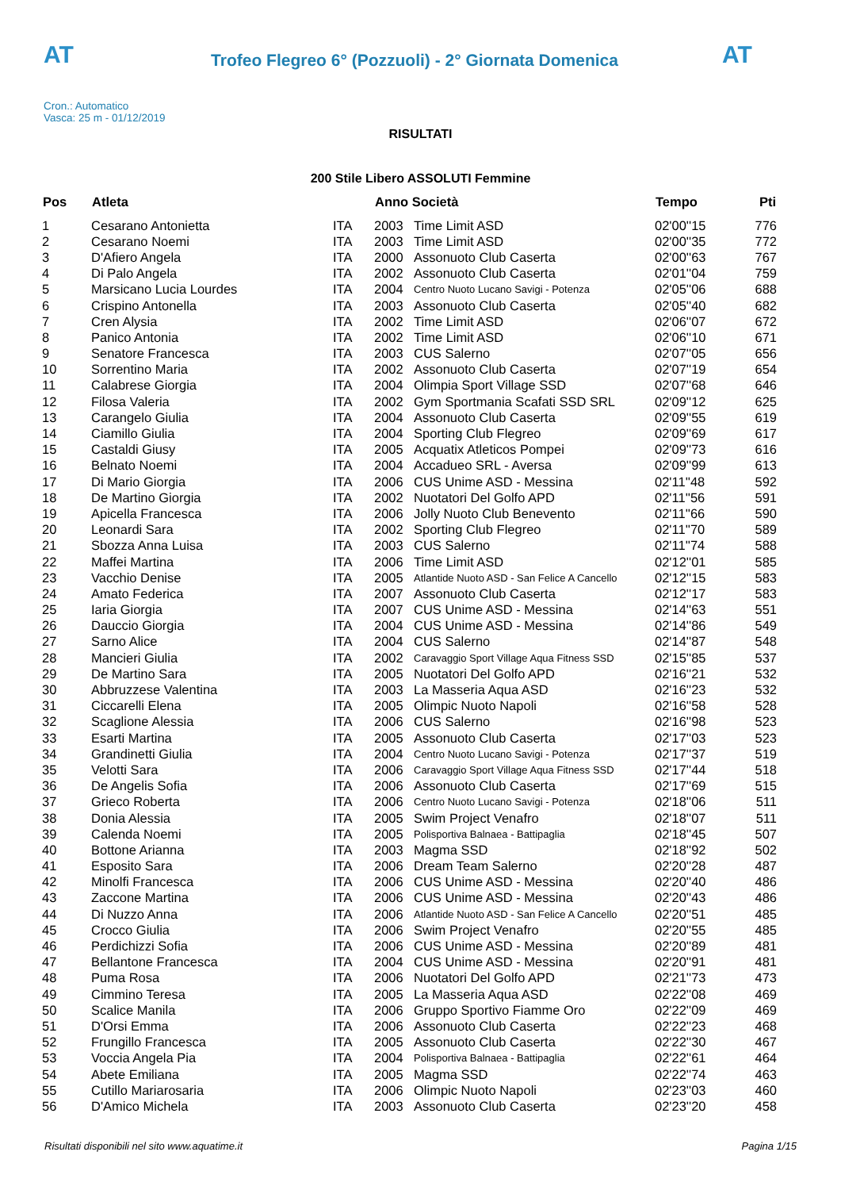AT
Trofeo Flegreo 6° (Pozzuoli) - 2° Giornata Domenica
AT
Cron.: Automatico
Vasca: 25 m - 01/12/2019
RISULTATI
200 Stile Libero ASSOLUTI Femmine
| Pos | Atleta | | Anno Società | | Tempo | Pti |
| --- | --- | --- | --- | --- | --- | --- |
| 1 | Cesarano Antonietta | ITA | 2003 | Time Limit ASD | 02'00''15 | 776 |
| 2 | Cesarano Noemi | ITA | 2003 | Time Limit ASD | 02'00''35 | 772 |
| 3 | D'Afiero Angela | ITA | 2000 | Assonuoto Club Caserta | 02'00''63 | 767 |
| 4 | Di Palo Angela | ITA | 2002 | Assonuoto Club Caserta | 02'01''04 | 759 |
| 5 | Marsicano Lucia Lourdes | ITA | 2004 | Centro Nuoto Lucano Savigi - Potenza | 02'05''06 | 688 |
| 6 | Crispino Antonella | ITA | 2003 | Assonuoto Club Caserta | 02'05''40 | 682 |
| 7 | Cren Alysia | ITA | 2002 | Time Limit ASD | 02'06''07 | 672 |
| 8 | Panico Antonia | ITA | 2002 | Time Limit ASD | 02'06''10 | 671 |
| 9 | Senatore Francesca | ITA | 2003 | CUS Salerno | 02'07''05 | 656 |
| 10 | Sorrentino Maria | ITA | 2002 | Assonuoto Club Caserta | 02'07''19 | 654 |
| 11 | Calabrese Giorgia | ITA | 2004 | Olimpia Sport Village SSD | 02'07''68 | 646 |
| 12 | Filosa Valeria | ITA | 2002 | Gym Sportmania Scafati SSD SRL | 02'09''12 | 625 |
| 13 | Carangelo Giulia | ITA | 2004 | Assonuoto Club Caserta | 02'09''55 | 619 |
| 14 | Ciamillo Giulia | ITA | 2004 | Sporting Club Flegreo | 02'09''69 | 617 |
| 15 | Castaldi Giusy | ITA | 2005 | Acquatix Atleticos Pompei | 02'09''73 | 616 |
| 16 | Belnato Noemi | ITA | 2004 | Accadueo SRL - Aversa | 02'09''99 | 613 |
| 17 | Di Mario Giorgia | ITA | 2006 | CUS Unime ASD - Messina | 02'11''48 | 592 |
| 18 | De Martino Giorgia | ITA | 2002 | Nuotatori Del Golfo APD | 02'11''56 | 591 |
| 19 | Apicella Francesca | ITA | 2006 | Jolly Nuoto Club Benevento | 02'11''66 | 590 |
| 20 | Leonardi Sara | ITA | 2002 | Sporting Club Flegreo | 02'11''70 | 589 |
| 21 | Sbozza Anna Luisa | ITA | 2003 | CUS Salerno | 02'11''74 | 588 |
| 22 | Maffei Martina | ITA | 2006 | Time Limit ASD | 02'12''01 | 585 |
| 23 | Vacchio Denise | ITA | 2005 | Atlantide Nuoto ASD - San Felice A Cancello | 02'12''15 | 583 |
| 24 | Amato Federica | ITA | 2007 | Assonuoto Club Caserta | 02'12''17 | 583 |
| 25 | Iaria Giorgia | ITA | 2007 | CUS Unime ASD - Messina | 02'14''63 | 551 |
| 26 | Dauccio Giorgia | ITA | 2004 | CUS Unime ASD - Messina | 02'14''86 | 549 |
| 27 | Sarno Alice | ITA | 2004 | CUS Salerno | 02'14''87 | 548 |
| 28 | Mancieri Giulia | ITA | 2002 | Caravaggio Sport Village Aqua Fitness SSD | 02'15''85 | 537 |
| 29 | De Martino Sara | ITA | 2005 | Nuotatori Del Golfo APD | 02'16''21 | 532 |
| 30 | Abbruzzese Valentina | ITA | 2003 | La Masseria Aqua ASD | 02'16''23 | 532 |
| 31 | Ciccarelli Elena | ITA | 2005 | Olimpic Nuoto Napoli | 02'16''58 | 528 |
| 32 | Scaglione Alessia | ITA | 2006 | CUS Salerno | 02'16''98 | 523 |
| 33 | Esarti Martina | ITA | 2005 | Assonuoto Club Caserta | 02'17''03 | 523 |
| 34 | Grandinetti Giulia | ITA | 2004 | Centro Nuoto Lucano Savigi - Potenza | 02'17''37 | 519 |
| 35 | Velotti Sara | ITA | 2006 | Caravaggio Sport Village Aqua Fitness SSD | 02'17''44 | 518 |
| 36 | De Angelis Sofia | ITA | 2006 | Assonuoto Club Caserta | 02'17''69 | 515 |
| 37 | Grieco Roberta | ITA | 2006 | Centro Nuoto Lucano Savigi - Potenza | 02'18''06 | 511 |
| 38 | Donia Alessia | ITA | 2005 | Swim Project Venafro | 02'18''07 | 511 |
| 39 | Calenda Noemi | ITA | 2005 | Polisportiva Balnaea - Battipaglia | 02'18''45 | 507 |
| 40 | Bottone Arianna | ITA | 2003 | Magma SSD | 02'18''92 | 502 |
| 41 | Esposito Sara | ITA | 2006 | Dream Team Salerno | 02'20''28 | 487 |
| 42 | Minolfi Francesca | ITA | 2006 | CUS Unime ASD - Messina | 02'20''40 | 486 |
| 43 | Zaccone Martina | ITA | 2006 | CUS Unime ASD - Messina | 02'20''43 | 486 |
| 44 | Di Nuzzo Anna | ITA | 2006 | Atlantide Nuoto ASD - San Felice A Cancello | 02'20''51 | 485 |
| 45 | Crocco Giulia | ITA | 2006 | Swim Project Venafro | 02'20''55 | 485 |
| 46 | Perdichizzi Sofia | ITA | 2006 | CUS Unime ASD - Messina | 02'20''89 | 481 |
| 47 | Bellantone Francesca | ITA | 2004 | CUS Unime ASD - Messina | 02'20''91 | 481 |
| 48 | Puma Rosa | ITA | 2006 | Nuotatori Del Golfo APD | 02'21''73 | 473 |
| 49 | Cimmino Teresa | ITA | 2005 | La Masseria Aqua ASD | 02'22''08 | 469 |
| 50 | Scalice Manila | ITA | 2006 | Gruppo Sportivo Fiamme Oro | 02'22''09 | 469 |
| 51 | D'Orsi Emma | ITA | 2006 | Assonuoto Club Caserta | 02'22''23 | 468 |
| 52 | Frungillo Francesca | ITA | 2005 | Assonuoto Club Caserta | 02'22''30 | 467 |
| 53 | Voccia Angela Pia | ITA | 2004 | Polisportiva Balnaea - Battipaglia | 02'22''61 | 464 |
| 54 | Abete Emiliana | ITA | 2005 | Magma SSD | 02'22''74 | 463 |
| 55 | Cutillo Mariarosaria | ITA | 2006 | Olimpic Nuoto Napoli | 02'23''03 | 460 |
| 56 | D'Amico Michela | ITA | 2003 | Assonuoto Club Caserta | 02'23''20 | 458 |
Risultati disponibili nel sito www.aquatime.it Pagina 1/15